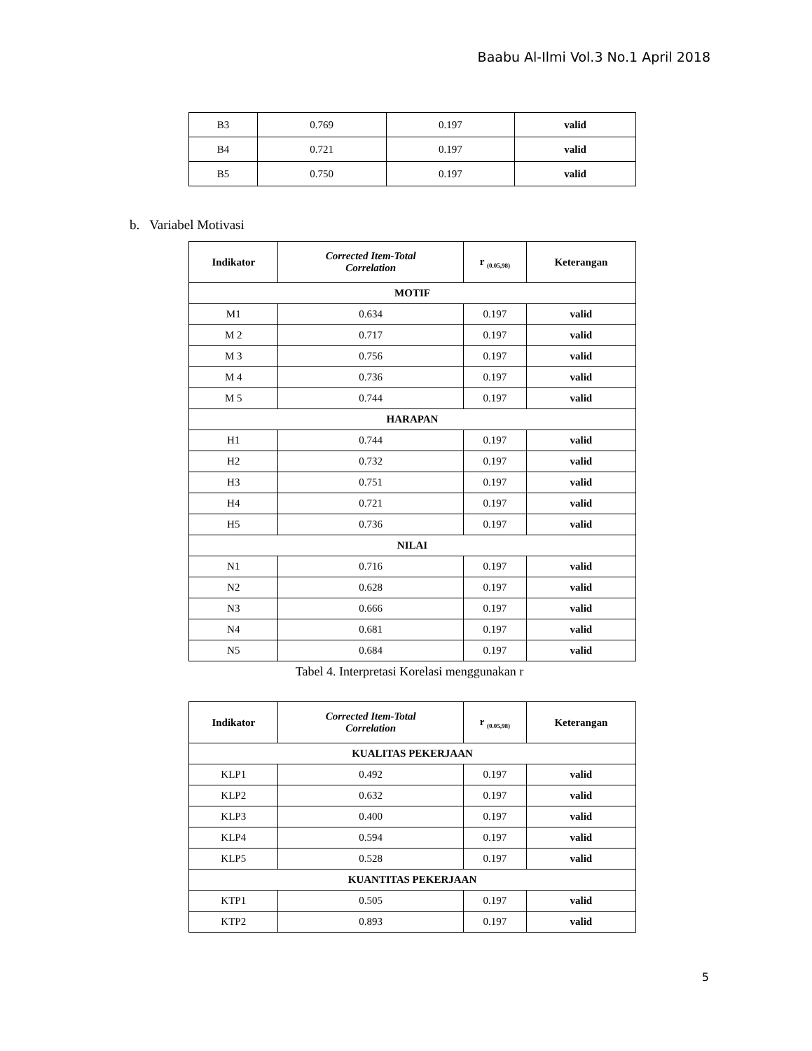Baabu Al-Ilmi Vol.3 No.1 April 2018
| B3 | 0.769 | 0.197 | valid |
| B4 | 0.721 | 0.197 | valid |
| B5 | 0.750 | 0.197 | valid |
b. Variabel Motivasi
| Indikator | Corrected Item-Total Correlation | r <sub>(0.05,98)</sub> | Keterangan |
| --- | --- | --- | --- |
| MOTIF | | | |
| M1 | 0.634 | 0.197 | valid |
| M 2 | 0.717 | 0.197 | valid |
| M 3 | 0.756 | 0.197 | valid |
| M 4 | 0.736 | 0.197 | valid |
| M 5 | 0.744 | 0.197 | valid |
| HARAPAN | | | |
| H1 | 0.744 | 0.197 | valid |
| H2 | 0.732 | 0.197 | valid |
| H3 | 0.751 | 0.197 | valid |
| H4 | 0.721 | 0.197 | valid |
| H5 | 0.736 | 0.197 | valid |
| NILAI | | | |
| N1 | 0.716 | 0.197 | valid |
| N2 | 0.628 | 0.197 | valid |
| N3 | 0.666 | 0.197 | valid |
| N4 | 0.681 | 0.197 | valid |
| N5 | 0.684 | 0.197 | valid |
Tabel 4. Interpretasi Korelasi menggunakan r
| Indikator | Corrected Item-Total Correlation | r <sub>(0.05,98)</sub> | Keterangan |
| --- | --- | --- | --- |
| KUALITAS PEKERJAAN | | | |
| KLP1 | 0.492 | 0.197 | valid |
| KLP2 | 0.632 | 0.197 | valid |
| KLP3 | 0.400 | 0.197 | valid |
| KLP4 | 0.594 | 0.197 | valid |
| KLP5 | 0.528 | 0.197 | valid |
| KUANTITAS PEKERJAAN | | | |
| KTP1 | 0.505 | 0.197 | valid |
| KTP2 | 0.893 | 0.197 | valid |
5